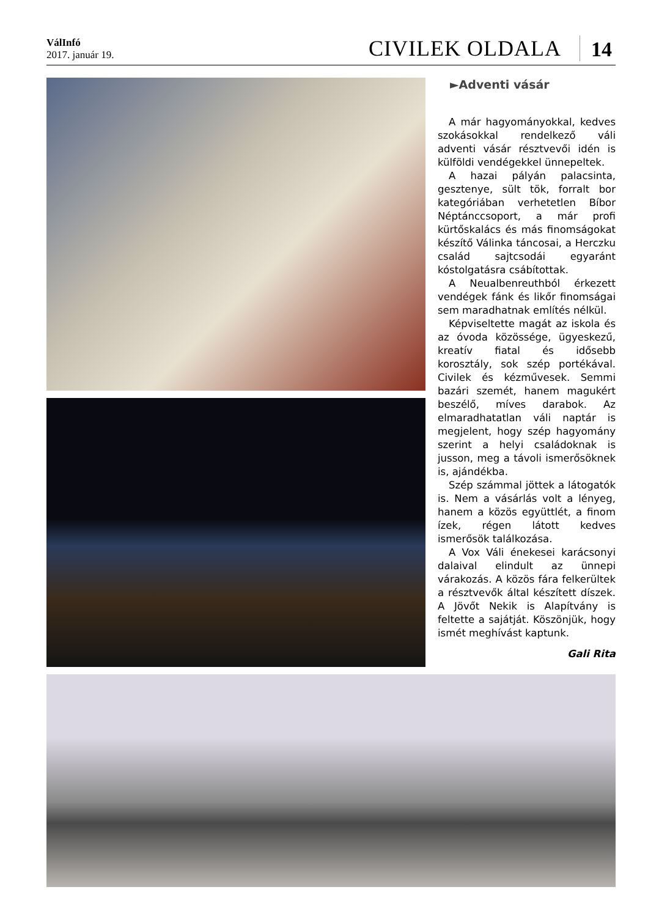VálInfó
2017. január 19.
CIVILEK OLDALA
14
►Adventi vásár
A már hagyományokkal, kedves szokásokkal rendelkező váli adventi vásár résztvevői idén is külföldi vendégekkel ünnepeltek.
A hazai pályán palacsinta, gesztenye, sült tök, forralt bor kategóriában verhetetlen Bíbor Néptánccsoport, a már profi kürtőskalács és más finomságokat készítő Válinka táncosai, a Herczku család sajtcsodái egyaránt kóstolgatásra csábítottak.
A Neualbenreuthból érkezett vendégek fánk és likőr finomságai sem maradhatnak említés nélkül.
Képviseltette magát az iskola és az óvoda közössége, ügyeskezű, kreatív fiatal és idősebb korosztály, sok szép portékával. Civilek és kézművesek. Semmi bazári szemét, hanem magukért beszélő, míves darabok. Az elmaradhatatlan váli naptár is megjelent, hogy szép hagyomány szerint a helyi családoknak is jusson, meg a távoli ismerősöknek is, ajándékba.
Szép számmal jöttek a látogatók is. Nem a vásárlás volt a lényeg, hanem a közös együttlét, a finom ízek, régen látott kedves ismerősök találkozása.
A Vox Váli énekesei karácsonyi dalaival elindult az ünnepi várakozás. A közös fára felkerültek a résztvevők által készített díszek. A Jövőt Nekik is Alapítvány is feltette a sajátját. Köszönjük, hogy ismét meghívást kaptunk.
Gali Rita